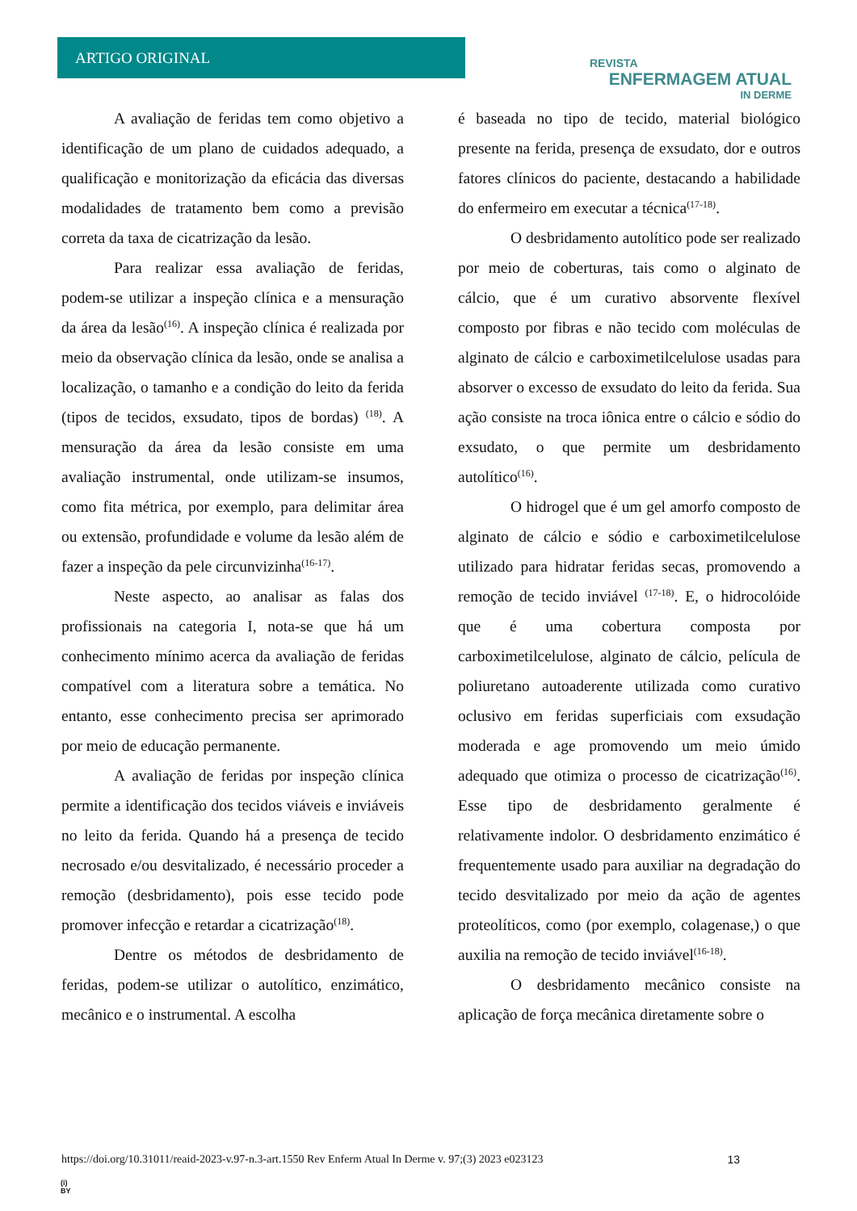ARTIGO ORIGINAL
REVISTA
ENFERMAGEM ATUAL
IN DERME
A avaliação de feridas tem como objetivo a identificação de um plano de cuidados adequado, a qualificação e monitorização da eficácia das diversas modalidades de tratamento bem como a previsão correta da taxa de cicatrização da lesão.
Para realizar essa avaliação de feridas, podem-se utilizar a inspeção clínica e a mensuração da área da lesão<sup>(16)</sup>. A inspeção clínica é realizada por meio da observação clínica da lesão, onde se analisa a localização, o tamanho e a condição do leito da ferida (tipos de tecidos, exsudato, tipos de bordas) <sup>(18)</sup>. A mensuração da área da lesão consiste em uma avaliação instrumental, onde utilizam-se insumos, como fita métrica, por exemplo, para delimitar área ou extensão, profundidade e volume da lesão além de fazer a inspeção da pele circunvizinha<sup>(16-17)</sup>.
Neste aspecto, ao analisar as falas dos profissionais na categoria I, nota-se que há um conhecimento mínimo acerca da avaliação de feridas compatível com a literatura sobre a temática. No entanto, esse conhecimento precisa ser aprimorado por meio de educação permanente.
A avaliação de feridas por inspeção clínica permite a identificação dos tecidos viáveis e inviáveis no leito da ferida. Quando há a presença de tecido necrosado e/ou desvitalizado, é necessário proceder a remoção (desbridamento), pois esse tecido pode promover infecção e retardar a cicatrização<sup>(18)</sup>.
Dentre os métodos de desbridamento de feridas, podem-se utilizar o autolítico, enzimático, mecânico e o instrumental. A escolha
é baseada no tipo de tecido, material biológico presente na ferida, presença de exsudato, dor e outros fatores clínicos do paciente, destacando a habilidade do enfermeiro em executar a técnica<sup>(17-18)</sup>.
O desbridamento autolítico pode ser realizado por meio de coberturas, tais como o alginato de cálcio, que é um curativo absorvente flexível composto por fibras e não tecido com moléculas de alginato de cálcio e carboximetilcelulose usadas para absorver o excesso de exsudato do leito da ferida. Sua ação consiste na troca iônica entre o cálcio e sódio do exsudato, o que permite um desbridamento autolítico<sup>(16)</sup>.
O hidrogel que é um gel amorfo composto de alginato de cálcio e sódio e carboximetilcelulose utilizado para hidratar feridas secas, promovendo a remoção de tecido inviável <sup>(17-18)</sup>. E, o hidrocolóide que é uma cobertura composta por carboximetilcelulose, alginato de cálcio, película de poliuretano autoaderente utilizada como curativo oclusivo em feridas superficiais com exsudação moderada e age promovendo um meio úmido adequado que otimiza o processo de cicatrização<sup>(16)</sup>. Esse tipo de desbridamento geralmente é relativamente indolor. O desbridamento enzimático é frequentemente usado para auxiliar na degradação do tecido desvitalizado por meio da ação de agentes proteolíticos, como (por exemplo, colagenase,) o que auxilia na remoção de tecido inviável<sup>(16-18)</sup>.
O desbridamento mecânico consiste na aplicação de força mecânica diretamente sobre o
https://doi.org/10.31011/reaid-2023-v.97-n.3-art.1550 Rev Enferm Atual In Derme v. 97;(3) 2023 e023123 13
(i)
BY